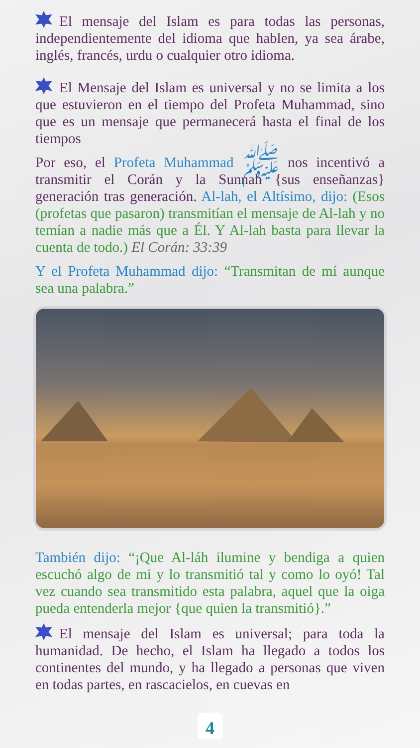El mensaje del Islam es para todas las personas, independientemente del idioma que hablen, ya sea árabe, inglés, francés, urdu o cualquier otro idioma.
El Mensaje del Islam es universal y no se limita a los que estuvieron en el tiempo del Profeta Muhammad, sino que es un mensaje que permanecerá hasta el final de los tiempos
Por eso, el Profeta Muhammad ﷺ nos incentivó a transmitir el Corán y la Sunnah {sus enseñanzas} generación tras generación. Al-lah, el Altísimo, dijo: (Esos (profetas que pasaron) transmitían el mensaje de Al-lah y no temían a nadie más que a Él. Y Al-lah basta para llevar la cuenta de todo.) El Corán: 33:39
Y el Profeta Muhammad dijo: “Transmitan de mí aunque sea una palabra.”
También dijo: “¡Que Al-láh ilumine y bendiga a quien escuchó algo de mi y lo transmitió tal y como lo oyó! Tal vez cuando sea transmitido esta palabra, aquel que la oiga pueda entenderla mejor {que quien la transmitió}.”
El mensaje del Islam es universal; para toda la humanidad. De hecho, el Islam ha llegado a todos los continentes del mundo, y ha llegado a personas que viven en todas partes, en rascacielos, en cuevas en
4